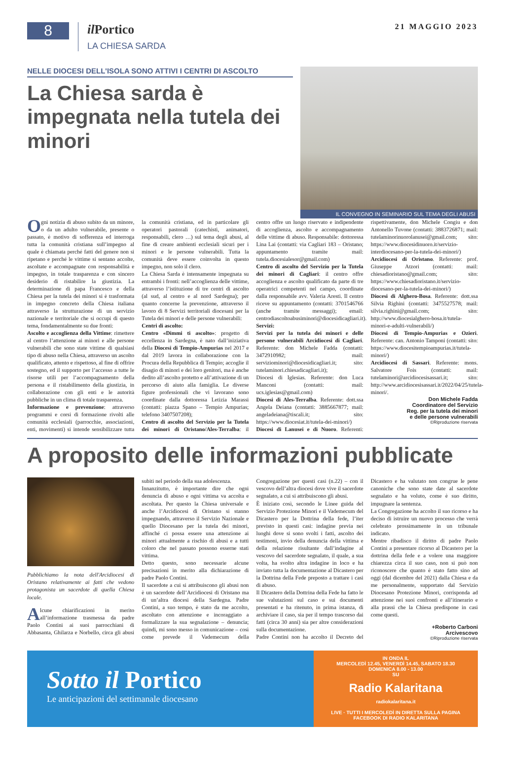8
il Portico
LA CHIESA SARDA
21 MAGGIO 2023
NELLE DIOCESI DELL'ISOLA SONO ATTIVI I CENTRI DI ASCOLTO
La Chiesa sarda è impegnata nella tutela dei minori
IL CONVEGNO IN SEMINARIO SUL TEMA DEGLI ABUSI
Ogni notizia di abuso subito da un minore, o da un adulto vulnerabile, presente o passato, è motivo di sofferenza ed interroga tutta la comunità cristiana sull’impegno al quale è chiamata perché fatti del genere non si ripetano e perché le vittime si sentano accolte, ascoltate e accompagnate con responsabilità e impegno, in totale trasparenza e con sincero desiderio di ristabilire la giustizia. La determinazione di papa Francesco e della Chiesa per la tutela dei minori si è trasformata in impegno concreto della Chiesa italiana attraverso la strutturazione di un servizio nazionale e territoriale che si occupi di questo tema, fondamentalmente su due fronti:
Ascolto e accoglienza della Vittime: rimettere al centro l’attenzione ai minori e alle persone vulnerabili che sono state vittime di qualsiasi tipo di abuso nella Chiesa, attraverso un ascolto qualificato, attento e rispettoso, al fine di offrire sostegno, ed il supporto per l’accesso a tutte le risorse utili per l’accompagnamento della persona e il ristabilimento della giustizia, in collaborazione con gli enti e le autorità pubbliche in un clima di totale trasparenza.
Informazione e prevenzione: attraverso programmi e corsi di formazione rivolti alle comunità ecclesiali (parrocchie, associazioni, enti, movimenti) si intende sensibilizzare tutta la comunità cristiana, ed in particolare gli operatori pastorali (catechisti, animatori, responsabili, clero …) sul tema degli abusi, al fine di creare ambienti ecclesiali sicuri per i minori e le persone vulnerabili. Tutta la comunità deve essere coinvolta in questo impegno, non solo il clero.
La Chiesa Sarda è intensamente impegnata su entrambi i fronti: nell’accoglienza delle vittime, attraverso l’istituzione di tre centri di ascolto (al sud, al centro e al nord Sardegna); per quanto concerne la prevenzione, attraverso il lavoro di 8 Servizi territoriali diocesani per la Tutela dei minori e delle persone vulnerabili:
Centri di ascolto:
Centro «Dimmi ti ascolto»: progetto di eccellenza in Sardegna, è nato dall’iniziativa della Diocesi di Tempio-Ampurias nel 2017 e dal 2019 lavora in collaborazione con la Procura della Repubblica di Tempio; accoglie il disagio di minori e dei loro genitori, ma è anche dedito all’ascolto protetto e all’attivazione di un percorso di aiuto alla famiglia. Le diverse figure professionali che vi lavorano sono coordinate dalla dottoressa Letizia Marassi (contatti: piazza Spano – Tempio Ampurias; telefono 3407507208);
Centro di ascolto del Servizio per la Tutela dei minori di Oristano/Ales-Terralba: il centro offre un luogo riservato e indipendente di accoglienza, ascolto e accompagnamento delle vittime di abuso. Responsabile: dottoressa Lina Lai (contatti: via Cagliari 183 – Oristano; appuntamento tramite mail: tutela.diocesialesor@gmail.com)
Centro di ascolto del Servizio per la Tutela dei minori di Cagliari: il centro offre accoglienza e ascolto qualificato da parte di tre operatrici competenti nel campo, coordinate dalla responsabile avv. Valeria Aresti. Il centro riceve su appuntamento (contatti: 3701546766 (anche tramite messaggi); email: centrodiascoltoabusiminori@diocesidicagliari.it).
Servizi:
Servizi per la tutela dei minori e delle persone vulnerabili Arcidiocesi di Cagliari. Referente: don Michele Fadda (contatti: 3472910982; mail: serviziominori@diocesidicagliari.it; sito: tutelaminori.chiesadicagliari.it);
Diocesi di Iglesias. Referente: don Luca Manconi (contatti: mail: ucs.iglesias@gmail.com)
Diocesi di Ales-Terralba. Referente: dott.ssa Angela Deiana (contatti: 3885667877; mail: angeladeiana@tiscali.it; sito: https://www.diocesiat.it/tutela-dei-minori/)
Diocesi di Lanusei e di Nuoro. Referenti: rispettivamente, don Michele Congiu e don Antonello Tuvone (contatti: 3883726871; mail: tutelaminorinuorolanusei@gmail.com; sito: https://www.diocesidinuoro.it/servizio-interdiocesano-per-la-tutela-dei-minori/)
Arcidiocesi di Oristano. Referente: prof. Giuseppe Atzori (contatti: mail: chiesadioristano@gmail.com; sito: https://www.chiesadioristano.it/servizio-diocesano-per-la-tutela-dei-minori/)
Diocesi di Alghero-Bosa. Referente: dott.ssa Silvia Righini (contatti: 3475527578; mail: silvia.righini@gmail.com; sito: http://www.diocesialghero-bosa.it/tutela-minori-e-adulti-vulnerabili/)
Diocesi di Tempio-Ampurias e Ozieri. Referente: can. Antonio Tamponi (contatti: sito: https://www.diocesitempioampurias.it/tutela-minori/)
Arcidiocesi di Sassari. Referente: mons. Salvatore Fois (contatti: mail: tutelaminori@arcidiocesisassari.it; sito: http://www.arcidiocesisassari.it/2022/04/25/tutela-minori/.
Don Michele Fadda
Coordinatore del Servizio
Reg. per la tutela dei minori
e delle persone vulnerabili
©Riproduzione riservata
A proposito delle informazioni pubblicate
Pubblichiamo la nota dell'Arcidiocesi di Oristano relativamente ai fatti che vedono protagonista un sacerdote di quella Chiesa locale.
Alcune chiarificazioni in merito all’informazione trasmessa da padre Paolo Contini ai suoi parrocchiani di Abbasanta, Ghilarza e Norbello, circa gli abusi subiti nel periodo della sua adolescenza.
Innanzitutto, è importante dire che ogni denuncia di abuso e ogni vittima va accolta e ascoltata. Per questo la Chiesa universale e anche l’Arcidiocesi di Oristano si stanno impegnando, attraverso il Servizio Nazionale e quello Diocesano per la tutela dei minori, affinché ci possa essere una attenzione ai minori attualmente a rischio di abusi e a tutti coloro che nel passato possono esserne stati vittima.
Detto questo, sono necessarie alcune precisazioni in merito alla dichiarazione di padre Paolo Contini.
Il sacerdote a cui si attribuiscono gli abusi non è un sacerdote dell’Arcidiocesi di Oristano ma di un’altra diocesi della Sardegna. Padre Contini, a suo tempo, è stato da me accolto, ascoltato con attenzione e incoraggiato a formalizzare la sua segnalazione – denuncia; quindi, mi sono messo in comunicazione – così come prevede il Vademecum della Congregazione per questi casi (n.22) – con il vescovo dell’altra diocesi dove vive il sacerdote segnalato, a cui si attribuiscono gli abusi.
È iniziato così, secondo le Linee guida del Servizio Protezione Minori e il Vademecum del Dicastero per la Dottrina della fede, l’iter previsto in questi casi: indagine previa nei luoghi dove si sono svolti i fatti, ascolto dei testimoni, invio della denuncia della vittima e della relazione risultante dall’indagine al vescovo del sacerdote segnalato, il quale, a sua volta, ha svolto altra indagine in loco e ha inviato tutta la documentazione al Dicastero per la Dottrina della Fede preposto a trattare i casi di abuso.
Il Dicastero della Dottrina della Fede ha fatto le sue valutazioni sul caso e sui documenti presentati e ha ritenuto, in prima istanza, di archiviare il caso, sia per il tempo trascorso dai fatti (circa 30 anni) sia per altre considerazioni sulla documentazione.
Padre Contini non ha accolto il Decreto del Dicastero e ha valutato non congrue le pene canoniche che sono state date al sacerdote segnalato e ha voluto, come è suo diritto, impugnare la sentenza.
La Congregazione ha accolto il suo ricorso e ha deciso di istruire un nuovo processo che verrà celebrato prossimamente in un tribunale indicato.
Mentre ribadisco il diritto di padre Paolo Contini a presentare ricorso al Dicastero per la dottrina della fede e a volere una maggiore chiarezza circa il suo caso, non si può non riconoscere che quanto è stato fatto sino ad oggi (dal dicembre del 2021) dalla Chiesa e da me personalmente, supportato dal Servizio Diocesano Protezione Minori, corrisponda ad attenzione nei suoi confronti e all’itinerario e alla prassi che la Chiesa predispone in casi come questi.
+Roberto Carboni
Arcivescovo
©Riproduzione riservata
Sotto il Portico
Le anticipazioni del settimanale diocesano
IN ONDA IL
MERCOLEDÌ 12.45, VENERDÌ 14.45, SABATO 18.30
DOMENICA 8.00 - 13.00
SU
Radio Kalaritana
radiokalaritana.it
LIVE · TUTTI I MERCOLEDÌ IN DIRETTA SULLA PAGINA FACEBOOK DI RADIO KALARITANA